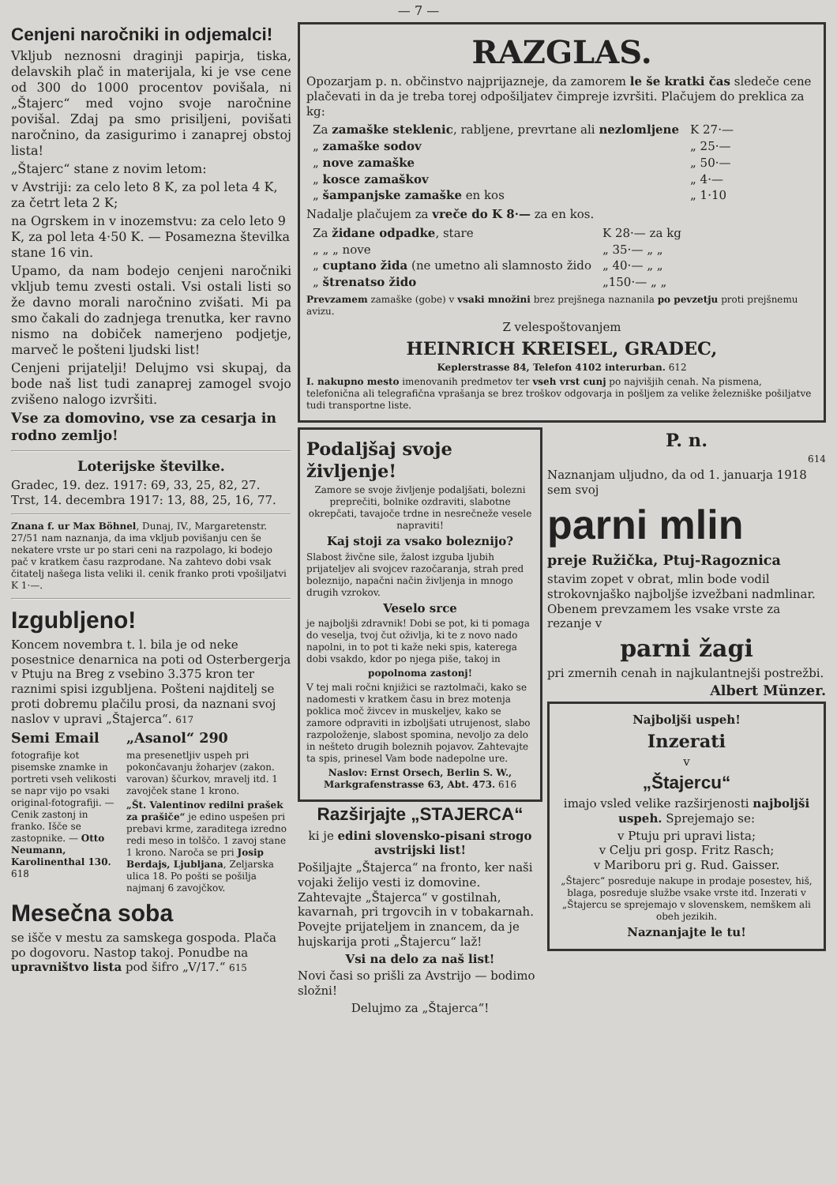— 7 —
Cenjeni naročniki in odjemalci!
Vkljub neznosni draginji papirja, tiska, delavskih plač in materijala, ki je vse cene od 300 do 1000 procentov povišala, ni „Štajerc“ med vojno svoje naročnine povišal. Zdaj pa smo prisiljeni, povišati naročnino, da zasigurimo i zanaprej obstoj lista!
„Štajerc“ stane z novim letom:
v Avstriji: za celo leto 8 K, za pol leta 4 K, za četrt leta 2 K;
na Ogrskem in v inozemstvu: za celo leto 9 K, za pol leta 4·50 K. — Posamezna številka stane 16 vin.
Upamo, da nam bodejo cenjeni naročniki vkljub temu zvesti ostali. Vsi ostali listi so že davno morali naročnino zvišati. Mi pa smo čakali do zadnjega trenutka, ker ravno nismo na dobiček namerjeno podjetje, marveč le pošteni ljudski list!
Cenjeni prijatelji! Delujmo vsi skupaj, da bode naš list tudi zanaprej zamogel svojo zvišeno nalogo izvršiti.
Vse za domovino, vse za cesarja in rodno zemljo!
Loterijske številke.
Gradec, 19. dez. 1917: 69, 33, 25, 82, 27.
Trst, 14. decembra 1917: 13, 88, 25, 16, 77.
Znana f. ur Max Böhnel, Dunaj, IV., Margaretenstr. 27/51 nam naznanja, da ima vkljub povišanju cen še nekatere vrste ur po stari ceni na razpolago, ki bodejo pač v kratkem času razprodane. Na zahtevo dobi vsak čitatelj našega lista veliki il. cenik franko proti vpošiljatvi K 1·—.
Izgubljeno!
Koncem novembra t. l. bila je od neke posestnice denarnica na poti od Osterbergerja v Ptuju na Breg z vsebino 3.375 kron ter raznimi spisi izgubljena. Pošteni najditelj se proti dobremu plačilu prosi, da naznani svoj naslov v upravi „Štajerca“. 617
Semi Email
fotografije kot pisemske znamke in portreti vseh velikosti se napr vijo po vsaki original-fotografiji. — Cenik zastonj in franko. Išče se zastopnike. — Otto Neumann, Karolinenthal 130. 618
„Asanol“ 290
ma presenetljiv uspeh pri pokončavanju žoharjev (zakon. varovan) ščurkov, mravelj itd. 1 zavojček stane 1 krono.
„Št. Valentinov redilni prašek za prašiče“ je edino uspešen pri prebavi krme, zaraditega izredno redi meso in tolščo. 1 zavoj stane 1 krono. Naroča se pri Josip Berdajs, Ljubljana, Zeljarska ulica 18. Po pošti se pošilja najmanj 6 zavojčkov.
Mesečna soba
se išče v mestu za samskega gospoda. Plača po dogovoru. Nastop takoj. Ponudbe na upravništvo lista pod šifro „V/17.“ 615
RAZGLAS.
Opozarjam p. n. občinstvo najprijazneje, da zamorem le še kratki čas sledeče cene plačevati in da je treba torej odpošiljatev čimpreje izvršiti. Plačujem do preklica za kg:
| Za zamaške steklenic , rabljene, prevrtane ali nezlomljene | K 27·— |
| „ zamaške sodov | „ 25·— |
| „ nove zamaške | „ 50·— |
| „ kosce zamaškov | „ 4·— |
| „ šampanjske zamaške en kos | „ 1·10 |
Nadalje plačujem za vreče do K 8·— za en kos.
| Za židane odpadke , stare | K 28·— za kg |
| „ „ „ nove | „ 35·— „ „ |
| „ cuptano žida (ne umetno ali slamnosto žido | „ 40·— „ „ |
| „ štrenatso žido | „150·— „ „ |
Prevzamem zamaške (gobe) v vsaki množini brez prejšnega naznanila po pevzetju proti prejšnemu avizu.
Z velespoštovanjem
HEINRICH KREISEL, GRADEC,
Keplerstrasse 84, Telefon 4102 interurban. 612
I. nakupno mesto imenovanih predmetov ter vseh vrst cunj po najvišjih cenah. Na pismena, telefonična ali telegrafična vprašanja se brez troškov odgovarja in pošljem za velike železniške pošiljatve tudi transportne liste.
Podaljšaj svoje življenje!
Zamore se svoje življenje podaljšati, bolezni preprečiti, bolnike ozdraviti, slabotne okrepčati, tavajoče trdne in nesrečneže vesele napraviti!
Kaj stoji za vsako boleznijo?
Slabost živčne sile, žalost izguba ljubih prijateljev ali svojcev razočaranja, strah pred boleznijo, napačni način življenja in mnogo drugih vzrokov.
Veselo srce
je najboljši zdravnik! Dobi se pot, ki ti pomaga do veselja, tvoj čut oživlja, ki te z novo nado napolni, in to pot ti kaže neki spis, katerega dobi vsakdo, kdor po njega piše, takoj in
popolnoma zastonj!
V tej mali ročni knjižici se raztolmači, kako se nadomesti v kratkem času in brez motenja poklica moč živcev in muskeljev, kako se zamore odpraviti in izboljšati utrujenost, slabo razpoloženje, slabost spomina, nevoljo za delo in nešteto drugih boleznih pojavov. Zahtevajte ta spis, prinesel Vam bode nadepolne ure.
Naslov: Ernst Orsech, Berlin S. W., Markgrafenstrasse 63, Abt. 473. 616
Razširjajte „STAJERCA“
ki je edini slovensko-pisani strogo avstrijski list!
Pošiljajte „Štajerca“ na fronto, ker naši vojaki želijo vesti iz domovine. Zahtevajte „Štajerca“ v gostilnah, kavarnah, pri trgovcih in v tobakarnah. Povejte prijateljem in znancem, da je hujskarija proti „Štajercu“ laž!
Vsi na delo za naš list!
Novi časi so prišli za Avstrijo — bodimo složni!
Delujmo za „Štajerca“!
P. n.
614
Naznanjam uljudno, da od 1. januarja 1918 sem svoj
parni mlin
preje Ružička, Ptuj-Ragoznica
stavim zopet v obrat, mlin bode vodil strokovnjaško najboljše izvežbani nadmlinar. Obenem prevzamem les vsake vrste za rezanje v
parni žagi
pri zmernih cenah in najkulantnejši postrežbi.
Albert Münzer.
Najboljši uspeh!
Inzerati
v
„Štajercu“
imajo vsled velike razširjenosti najboljši uspeh. Sprejemajo se:
v Ptuju pri upravi lista;
v Celju pri gosp. Fritz Rasch;
v Mariboru pri g. Rud. Gaisser.
„Štajerc“ posreduje nakupe in prodaje posestev, hiš, blaga, posreduje službe vsake vrste itd. Inzerati v „Štajercu se sprejemajo v slovenskem, nemškem ali obeh jezikih.
Naznanjajte le tu!